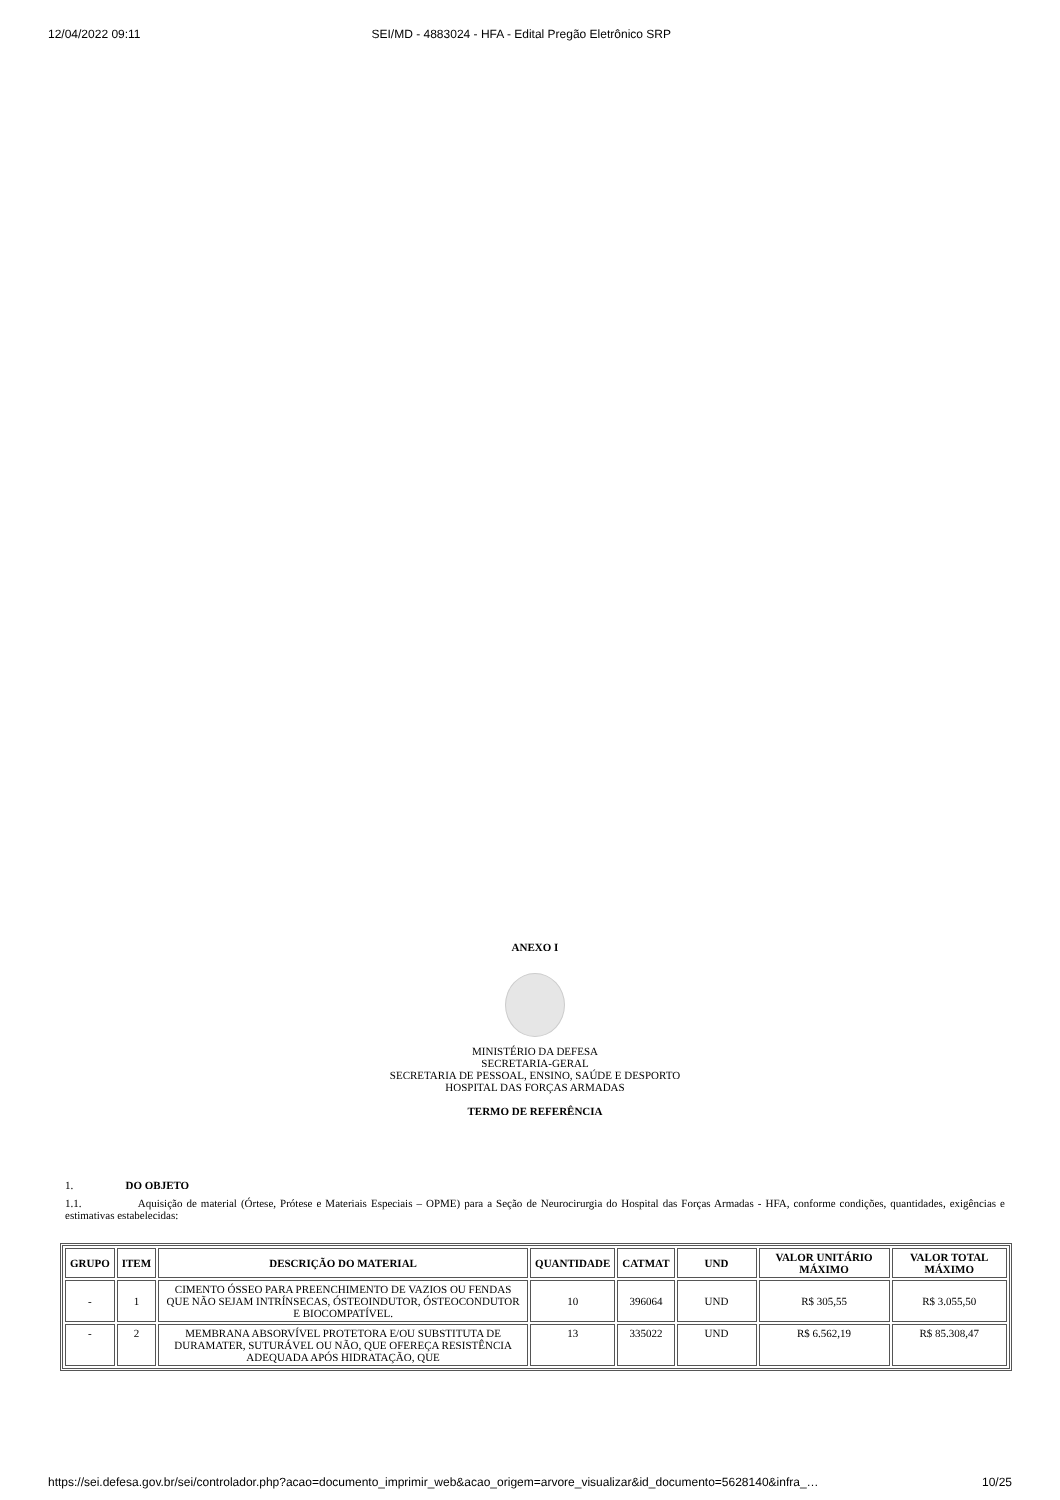12/04/2022 09:11 SEI/MD - 4883024 - HFA - Edital Pregão Eletrônico SRP
ANEXO I
MINISTÉRIO DA DEFESA
SECRETARIA-GERAL
SECRETARIA DE PESSOAL, ENSINO, SAÚDE E DESPORTO
HOSPITAL DAS FORÇAS ARMADAS
TERMO DE REFERÊNCIA
1. DO OBJETO
1.1. Aquisição de material (Órtese, Prótese e Materiais Especiais – OPME) para a Seção de Neurocirurgia do Hospital das Forças Armadas - HFA, conforme condições, quantidades, exigências e estimativas estabelecidas:
| GRUPO | ITEM | DESCRIÇÃO DO MATERIAL | QUANTIDADE | CATMAT | UND | VALOR UNITÁRIO MÁXIMO | VALOR TOTAL MÁXIMO |
| --- | --- | --- | --- | --- | --- | --- | --- |
| - | 1 | CIMENTO ÓSSEO PARA PREENCHIMENTO DE VAZIOS OU FENDAS QUE NÃO SEJAM INTRÍNSECAS, ÓSTEOINDUTOR, ÓSTEOCONDUTOR E BIOCOMPATÍVEL. | 10 | 396064 | UND | R$ 305,55 | R$ 3.055,50 |
| - | 2 | MEMBRANA ABSORVÍVEL PROTETORA E/OU SUBSTITUTA DE DURAMATER, SUTURÁVEL OU NÃO, QUE OFEREÇA RESISTÊNCIA ADEQUADA APÓS HIDRATAÇÃO, QUE | 13 | 335022 | UND | R$ 6.562,19 | R$ 85.308,47 |
https://sei.defesa.gov.br/sei/controlador.php?acao=documento_imprimir_web&acao_origem=arvore_visualizar&id_documento=5628140&infra_… 10/25